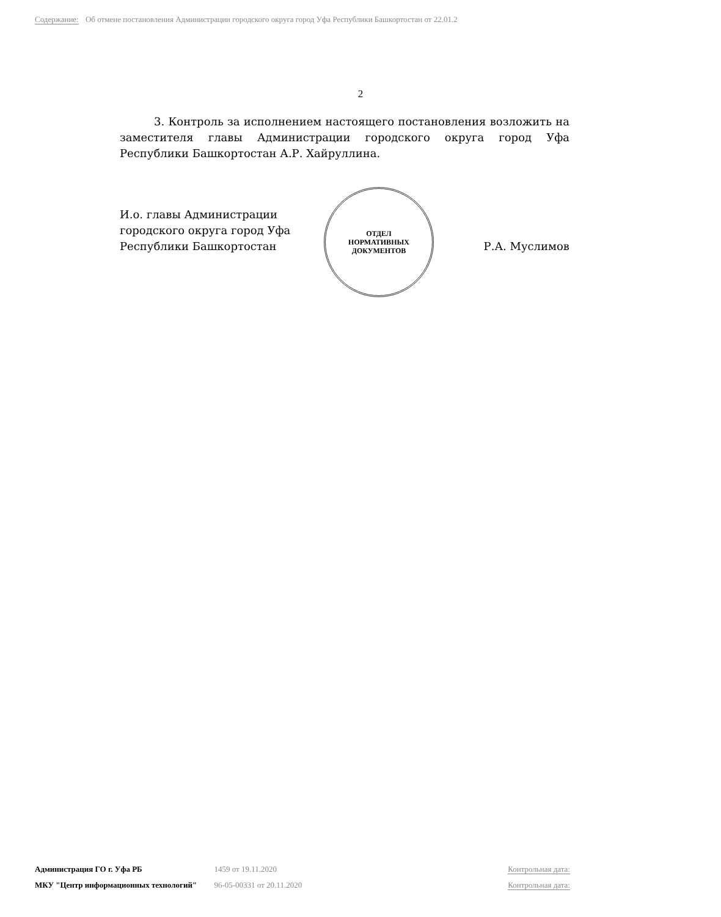Содержание: Об отмене постановления Администрации городского округа город Уфа Республики Башкортостан от 22.01.2
2
3. Контроль за исполнением настоящего постановления возложить на заместителя главы Администрации городского округа город Уфа Республики Башкортостан А.Р. Хайруллина.
И.о. главы Администрации
городского округа город Уфа
Республики Башкортостан
Р.А. Муслимов
ОТДЕЛ
НОРМАТИВНЫХ
ДОКУМЕНТОВ
Администрация ГО г. Уфа РБ 1459 от 19.11.2020 Контрольная дата:
МКУ "Центр информационных технологий" 96-05-00331 от 20.11.2020 Контрольная дата: